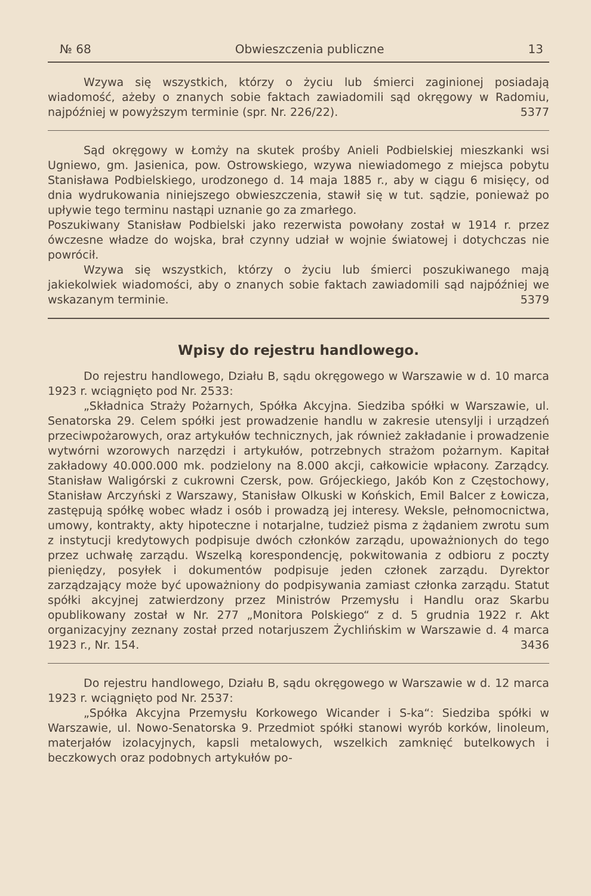№ 68 Obwieszczenia publiczne 13
Wzywa się wszystkich, którzy o życiu lub śmierci zaginionej posiadają wiadomość, ażeby o znanych sobie faktach zawiadomili sąd okręgowy w Radomiu, najpóźniej w powyższym terminie (spr. Nr. 226/22). 5377
Sąd okręgowy w Łomży na skutek prośby Anieli Podbielskiej mieszkanki wsi Ugniewo, gm. Jasienica, pow. Ostrowskiego, wzywa niewiadomego z miejsca pobytu Stanisława Podbielskiego, urodzonego d. 14 maja 1885 r., aby w ciągu 6 misięcy, od dnia wydrukowania niniejszego obwieszczenia, stawił się w tut. sądzie, ponieważ po upływie tego terminu nastąpi uznanie go za zmarłego.
Poszukiwany Stanisław Podbielski jako rezerwista powołany został w 1914 r. przez ówczesne władze do wojska, brał czynny udział w wojnie światowej i dotychczas nie powrócił.
Wzywa się wszystkich, którzy o życiu lub śmierci poszukiwanego mają jakiekolwiek wiadomości, aby o znanych sobie faktach zawiadomili sąd najpóźniej we wskazanym terminie. 5379
Wpisy do rejestru handlowego.
Do rejestru handlowego, Działu B, sądu okręgowego w Warszawie w d. 10 marca 1923 r. wciągnięto pod Nr. 2533:
„Składnica Straży Pożarnych, Spółka Akcyjna. Siedziba spółki w Warszawie, ul. Senatorska 29. Celem spółki jest prowadzenie handlu w zakresie utensylji i urządzeń przeciwpożarowych, oraz artykułów technicznych, jak również zakładanie i prowadzenie wytwórni wzorowych narzędzi i artykułów, potrzebnych strażom pożarnym. Kapitał zakładowy 40.000.000 mk. podzielony na 8.000 akcji, całkowicie wpłacony. Zarządcy. Stanisław Waligórski z cukrowni Czersk, pow. Grójeckiego, Jakób Kon z Częstochowy, Stanisław Arczyński z Warszawy, Stanisław Olkuski w Końskich, Emil Balcer z Łowicza, zastępują spółkę wobec władz i osób i prowadzą jej interesy. Weksle, pełnomocnictwa, umowy, kontrakty, akty hipoteczne i notarjalne, tudzież pisma z żądaniem zwrotu sum z instytucji kredytowych podpisuje dwóch członków zarządu, upoważnionych do tego przez uchwałę zarządu. Wszelką korespondencję, pokwitowania z odbioru z poczty pieniędzy, posyłek i dokumentów podpisuje jeden członek zarządu. Dyrektor zarządzający może być upoważniony do podpisywania zamiast członka zarządu. Statut spółki akcyjnej zatwierdzony przez Ministrów Przemysłu i Handlu oraz Skarbu opublikowany został w Nr. 277 „Monitora Polskiego“ z d. 5 grudnia 1922 r. Akt organizacyjny zeznany został przed notarjuszem Żychlińskim w Warszawie d. 4 marca 1923 r., Nr. 154. 3436
Do rejestru handlowego, Działu B, sądu okręgowego w Warszawie w d. 12 marca 1923 r. wciągnięto pod Nr. 2537:
„Spółka Akcyjna Przemysłu Korkowego Wicander i S-ka“: Siedziba spółki w Warszawie, ul. Nowo-Senatorska 9. Przedmiot spółki stanowi wyrób korków, linoleum, materjałów izolacyjnych, kapsli metalowych, wszelkich zamknięć butelkowych i beczkowych oraz podobnych artykułów po-